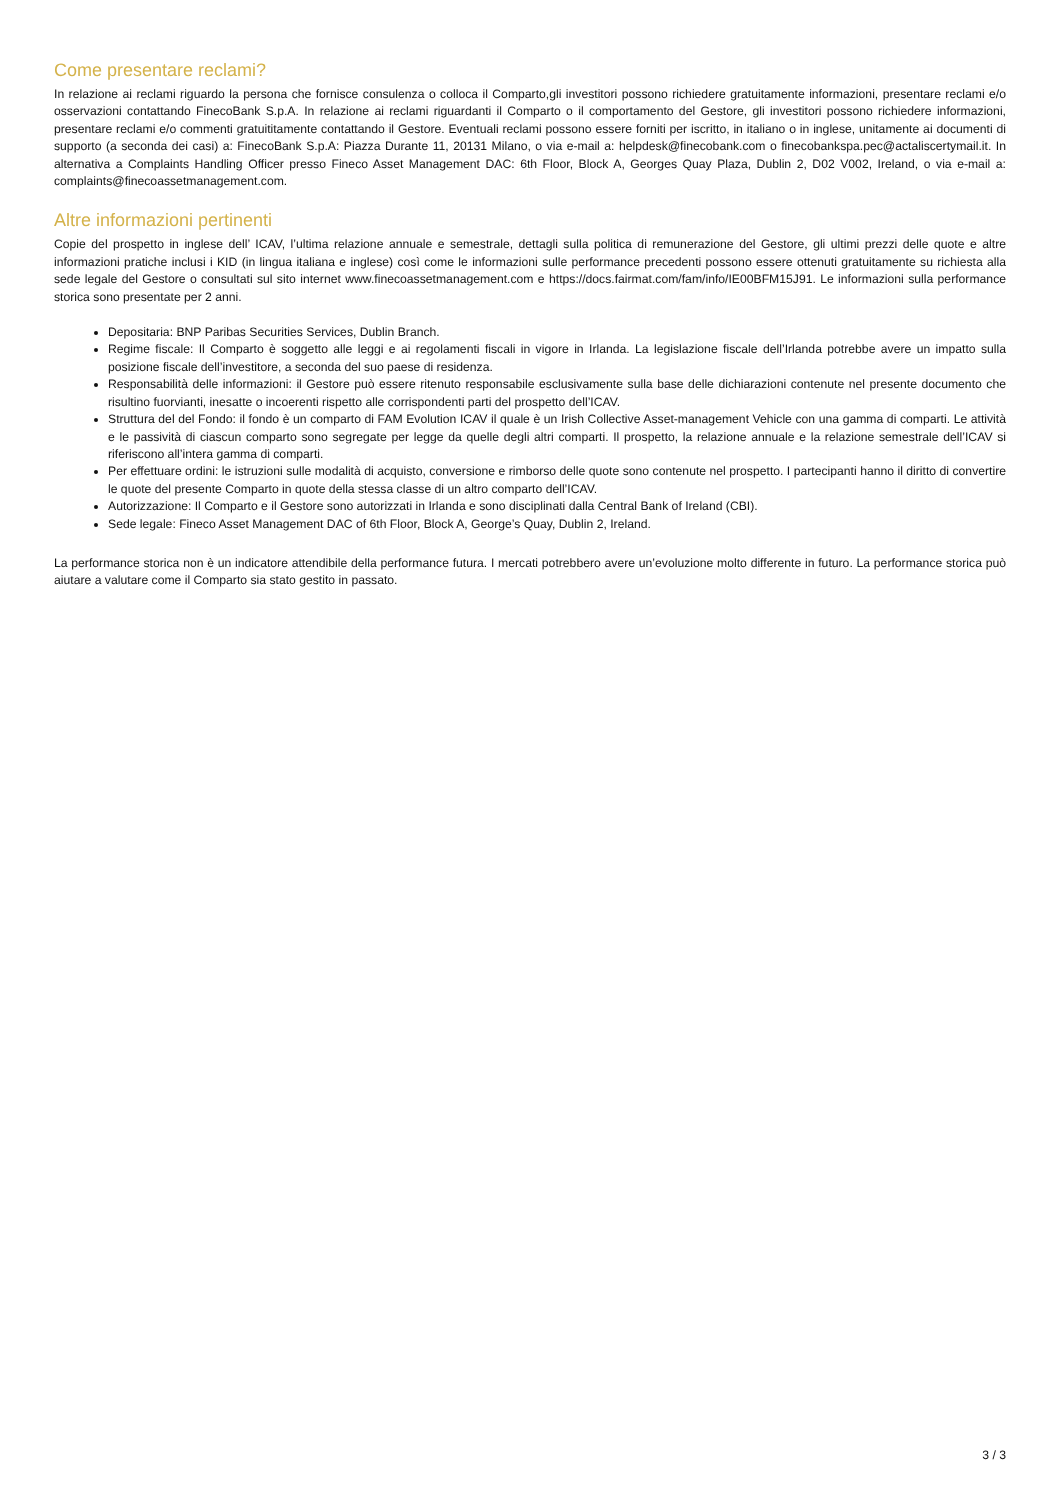Come presentare reclami?
In relazione ai reclami riguardo la persona che fornisce consulenza o colloca il Comparto,gli investitori possono richiedere gratuitamente informazioni, presentare reclami e/o osservazioni contattando FinecoBank S.p.A. In relazione ai reclami riguardanti il Comparto o il comportamento del Gestore, gli investitori possono richiedere informazioni, presentare reclami e/o commenti gratuititamente contattando il Gestore. Eventuali reclami possono essere forniti per iscritto, in italiano o in inglese, unitamente ai documenti di supporto (a seconda dei casi) a: FinecoBank S.p.A: Piazza Durante 11, 20131 Milano, o via e-mail a: helpdesk@finecobank.com o finecobankspa.pec@actaliscertymail.it. In alternativa a Complaints Handling Officer presso Fineco Asset Management DAC: 6th Floor, Block A, Georges Quay Plaza, Dublin 2, D02 V002, Ireland, o via e-mail a: complaints@finecoassetmanagement.com.
Altre informazioni pertinenti
Copie del prospetto in inglese dell’ ICAV, l’ultima relazione annuale e semestrale, dettagli sulla politica di remunerazione del Gestore, gli ultimi prezzi delle quote e altre informazioni pratiche inclusi i KID (in lingua italiana e inglese) così come le informazioni sulle performance precedenti possono essere ottenuti gratuitamente su richiesta alla sede legale del Gestore o consultati sul sito internet www.finecoassetmanagement.com e https://docs.fairmat.com/fam/info/IE00BFM15J91. Le informazioni sulla performance storica sono presentate per 2 anni.
Depositaria: BNP Paribas Securities Services, Dublin Branch.
Regime fiscale: Il Comparto è soggetto alle leggi e ai regolamenti fiscali in vigore in Irlanda. La legislazione fiscale dell’Irlanda potrebbe avere un impatto sulla posizione fiscale dell’investitore, a seconda del suo paese di residenza.
Responsabilità delle informazioni: il Gestore può essere ritenuto responsabile esclusivamente sulla base delle dichiarazioni contenute nel presente documento che risultino fuorvianti, inesatte o incoerenti rispetto alle corrispondenti parti del prospetto dell’ICAV.
Struttura del del Fondo: il fondo è un comparto di FAM Evolution ICAV il quale è un Irish Collective Asset-management Vehicle con una gamma di comparti. Le attività e le passività di ciascun comparto sono segregate per legge da quelle degli altri comparti. Il prospetto, la relazione annuale e la relazione semestrale dell’ICAV si riferiscono all’intera gamma di comparti.
Per effettuare ordini: le istruzioni sulle modalità di acquisto, conversione e rimborso delle quote sono contenute nel prospetto. I partecipanti hanno il diritto di convertire le quote del presente Comparto in quote della stessa classe di un altro comparto dell’ICAV.
Autorizzazione: Il Comparto e il Gestore sono autorizzati in Irlanda e sono disciplinati dalla Central Bank of Ireland (CBI).
Sede legale: Fineco Asset Management DAC of 6th Floor, Block A, George’s Quay, Dublin 2, Ireland.
La performance storica non è un indicatore attendibile della performance futura. I mercati potrebbero avere un’evoluzione molto differente in futuro. La performance storica può aiutare a valutare come il Comparto sia stato gestito in passato.
3 / 3